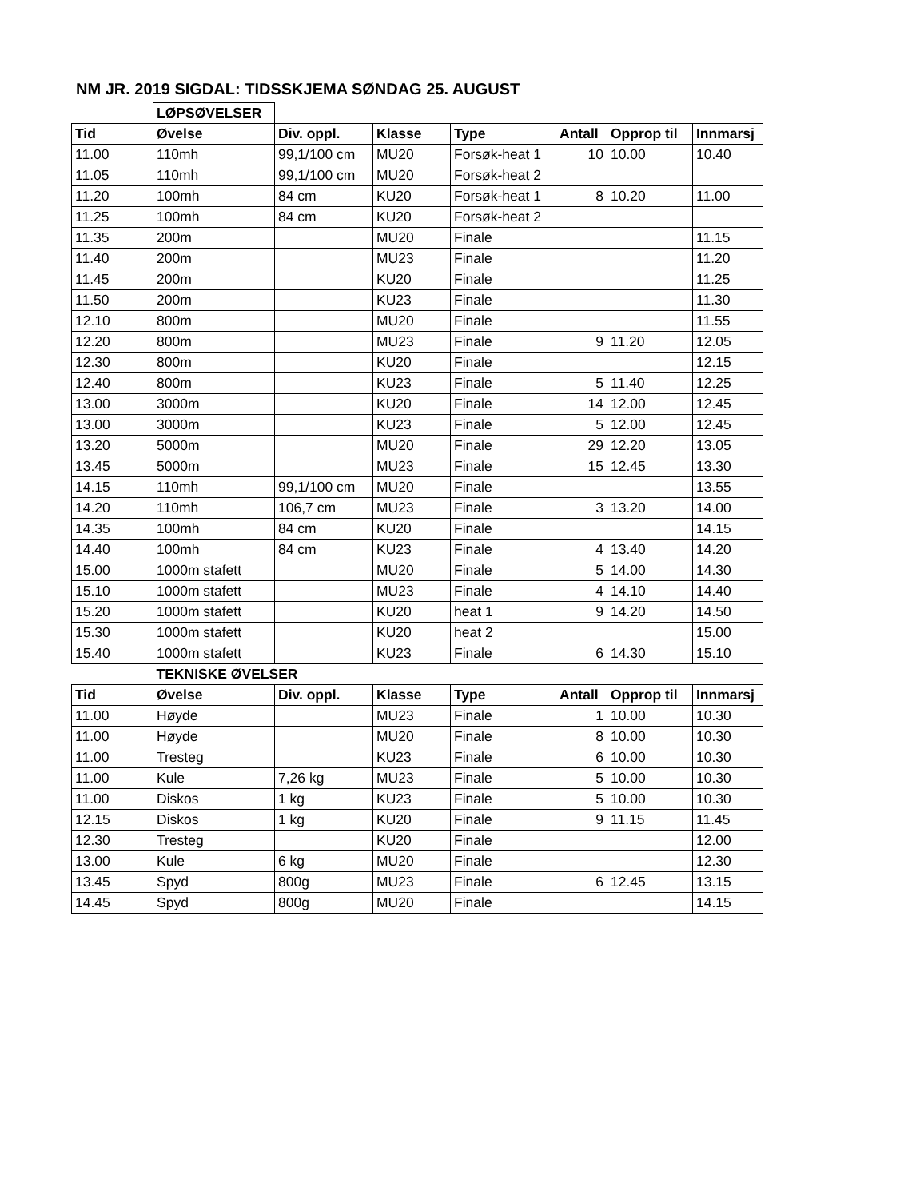NM JR. 2019 SIGDAL: TIDSSKJEMA SØNDAG 25. AUGUST
| | LØPSØVELSER | | | | | | |
| Tid | Øvelse | Div. oppl. | Klasse | Type | Antall | Opprop til | Innmarsj |
| 11.00 | 110mh | 99,1/100 cm | MU20 | Forsøk-heat 1 | 10 | 10.00 | 10.40 |
| 11.05 | 110mh | 99,1/100 cm | MU20 | Forsøk-heat 2 | | | |
| 11.20 | 100mh | 84 cm | KU20 | Forsøk-heat 1 | 8 | 10.20 | 11.00 |
| 11.25 | 100mh | 84 cm | KU20 | Forsøk-heat 2 | | | |
| 11.35 | 200m | | MU20 | Finale | | | 11.15 |
| 11.40 | 200m | | MU23 | Finale | | | 11.20 |
| 11.45 | 200m | | KU20 | Finale | | | 11.25 |
| 11.50 | 200m | | KU23 | Finale | | | 11.30 |
| 12.10 | 800m | | MU20 | Finale | | | 11.55 |
| 12.20 | 800m | | MU23 | Finale | 9 | 11.20 | 12.05 |
| 12.30 | 800m | | KU20 | Finale | | | 12.15 |
| 12.40 | 800m | | KU23 | Finale | 5 | 11.40 | 12.25 |
| 13.00 | 3000m | | KU20 | Finale | 14 | 12.00 | 12.45 |
| 13.00 | 3000m | | KU23 | Finale | 5 | 12.00 | 12.45 |
| 13.20 | 5000m | | MU20 | Finale | 29 | 12.20 | 13.05 |
| 13.45 | 5000m | | MU23 | Finale | 15 | 12.45 | 13.30 |
| 14.15 | 110mh | 99,1/100 cm | MU20 | Finale | | | 13.55 |
| 14.20 | 110mh | 106,7 cm | MU23 | Finale | 3 | 13.20 | 14.00 |
| 14.35 | 100mh | 84 cm | KU20 | Finale | | | 14.15 |
| 14.40 | 100mh | 84 cm | KU23 | Finale | 4 | 13.40 | 14.20 |
| 15.00 | 1000m stafett | | MU20 | Finale | 5 | 14.00 | 14.30 |
| 15.10 | 1000m stafett | | MU23 | Finale | 4 | 14.10 | 14.40 |
| 15.20 | 1000m stafett | | KU20 | heat 1 | 9 | 14.20 | 14.50 |
| 15.30 | 1000m stafett | | KU20 | heat 2 | | | 15.00 |
| 15.40 | 1000m stafett | | KU23 | Finale | 6 | 14.30 | 15.10 |
| | TEKNISKE ØVELSER | | | | | | |
| Tid | Øvelse | Div. oppl. | Klasse | Type | Antall | Opprop til | Innmarsj |
| 11.00 | Høyde | | MU23 | Finale | 1 | 10.00 | 10.30 |
| 11.00 | Høyde | | MU20 | Finale | 8 | 10.00 | 10.30 |
| 11.00 | Tresteg | | KU23 | Finale | 6 | 10.00 | 10.30 |
| 11.00 | Kule | 7,26 kg | MU23 | Finale | 5 | 10.00 | 10.30 |
| 11.00 | Diskos | 1 kg | KU23 | Finale | 5 | 10.00 | 10.30 |
| 12.15 | Diskos | 1 kg | KU20 | Finale | 9 | 11.15 | 11.45 |
| 12.30 | Tresteg | | KU20 | Finale | | | 12.00 |
| 13.00 | Kule | 6 kg | MU20 | Finale | | | 12.30 |
| 13.45 | Spyd | 800g | MU23 | Finale | 6 | 12.45 | 13.15 |
| 14.45 | Spyd | 800g | MU20 | Finale | | | 14.15 |